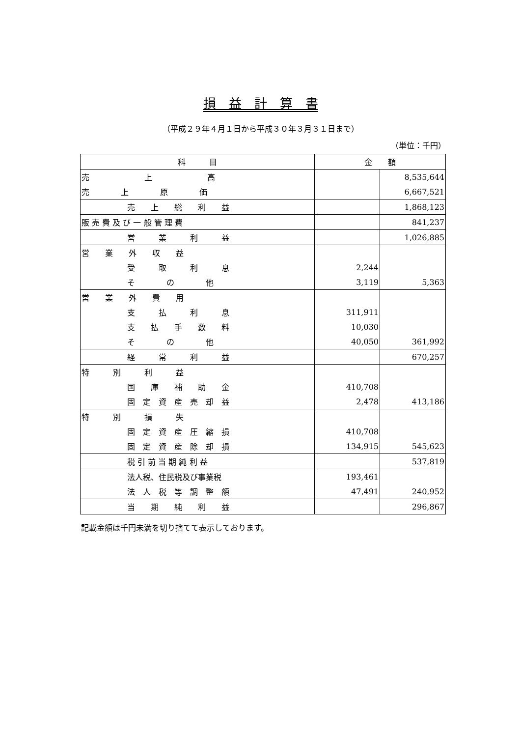損　益　計　算　書
（平成２９年４月１日から平成３０年３月３１日まで）
（単位：千円）
| 科 目 | 金 額 | |
| --- | --- | --- |
| 売 上 高 | | 8,535,644 |
| 売 上 原 価 | | 6,667,521 |
| 売 上 総 利 益 | | 1,868,123 |
| 販 売 費 及 び 一 般 管 理 費 | | 841,237 |
| 営 業 利 益 | | 1,026,885 |
| 営 業 外 収 益 | | |
| 受 取 利 息 | 2,244 | |
| そ の 他 | 3,119 | 5,363 |
| 営 業 外 費 用 | | |
| 支 払 利 息 | 311,911 | |
| 支 払 手 数 料 | 10,030 | |
| そ の 他 | 40,050 | 361,992 |
| 経 常 利 益 | | 670,257 |
| 特 別 利 益 | | |
| 国 庫 補 助 金 | 410,708 | |
| 固 定 資 産 売 却 益 | 2,478 | 413,186 |
| 特 別 損 失 | | |
| 固 定 資 産 圧 縮 損 | 410,708 | |
| 固 定 資 産 除 却 損 | 134,915 | 545,623 |
| 税 引 前 当 期 純 利 益 | | 537,819 |
| 法人税、住民税及び事業税 | 193,461 | |
| 法 人 税 等 調 整 額 | 47,491 | 240,952 |
| 当 期 純 利 益 | | 296,867 |
記載金額は千円未満を切り捨てて表示しております。